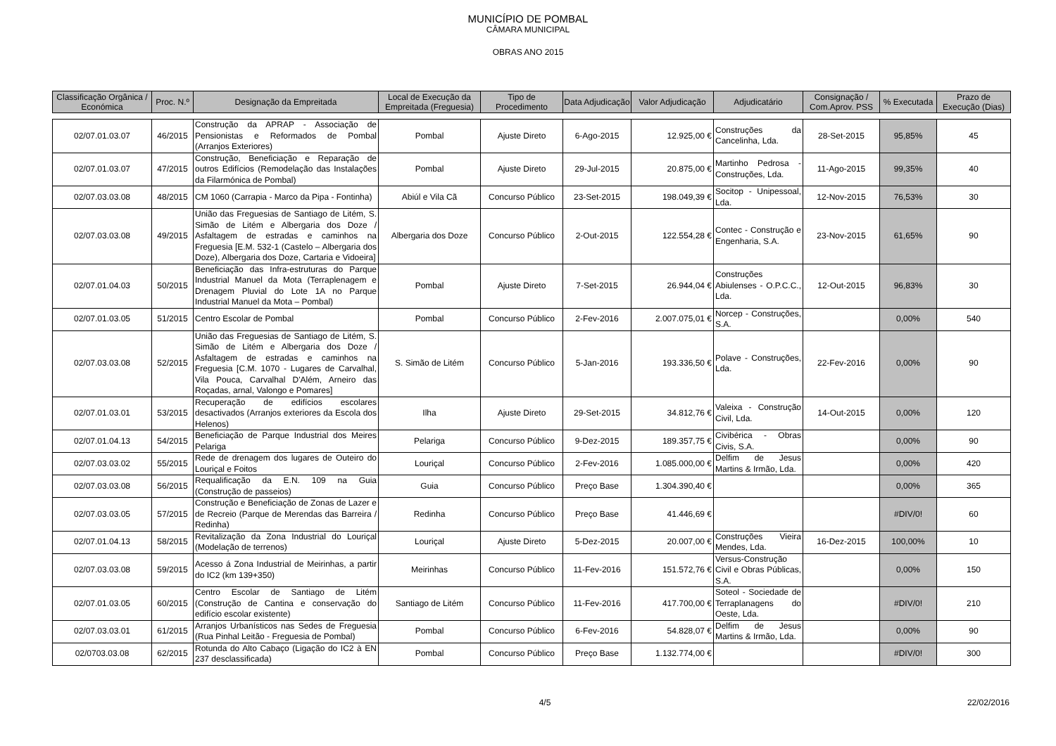MUNICÍPIO DE POMBAL
CÂMARA MUNICIPAL
OBRAS ANO 2015
| Classificação Orgânica / Económica | Proc. N.º | Designação da Empreitada | Local de Execução da Empreitada (Freguesia) | Tipo de Procedimento | Data Adjudicação | Valor Adjudicação | Adjudicatário | Consignação / Com.Aprov. PSS | % Executada | Prazo de Execução (Dias) |
| --- | --- | --- | --- | --- | --- | --- | --- | --- | --- | --- |
| 02/07.01.03.07 | 46/2015 | Construção da APRAP - Associação de Pensionistas e Reformados de Pombal (Arranjos Exteriores) | Pombal | Ajuste Direto | 6-Ago-2015 | 12.925,00 € | Construções da Cancelinha, Lda. | 28-Set-2015 | 95,85% | 45 |
| 02/07.01.03.07 | 47/2015 | Construção, Beneficiação e Reparação de outros Edifícios (Remodelação das Instalações da Filarmónica de Pombal) | Pombal | Ajuste Direto | 29-Jul-2015 | 20.875,00 € | Martinho Pedrosa - Construções, Lda. | 11-Ago-2015 | 99,35% | 40 |
| 02/07.03.03.08 | 48/2015 | CM 1060 (Carrapia - Marco da Pipa - Fontinha) | Abiúl e Vila Cã | Concurso Público | 23-Set-2015 | 198.049,39 € | Socitop - Unipessoal, Lda. | 12-Nov-2015 | 76,53% | 30 |
| 02/07.03.03.08 | 49/2015 | União das Freguesias de Santiago de Litém, S. Simão de Litém e Albergaria dos Doze / Asfaltagem de estradas e caminhos na Freguesia [E.M. 532-1 (Castelo – Albergaria dos Doze), Albergaria dos Doze, Cartaria e Vidoeira] | Albergaria dos Doze | Concurso Público | 2-Out-2015 | 122.554,28 € | Contec - Construção e Engenharia, S.A. | 23-Nov-2015 | 61,65% | 90 |
| 02/07.01.04.03 | 50/2015 | Beneficiação das Infra-estruturas do Parque Industrial Manuel da Mota (Terraplenagem e Drenagem Pluvial do Lote 1A no Parque Industrial Manuel da Mota – Pombal) | Pombal | Ajuste Direto | 7-Set-2015 | 26.944,04 € | Construções Abiulenses - O.P.C.C., Lda. | 12-Out-2015 | 96,83% | 30 |
| 02/07.01.03.05 | 51/2015 | Centro Escolar de Pombal | Pombal | Concurso Público | 2-Fev-2016 | 2.007.075,01 € | Norcep - Construções, S.A. | | 0,00% | 540 |
| 02/07.03.03.08 | 52/2015 | União das Freguesias de Santiago de Litém, S. Simão de Litém e Albergaria dos Doze / Asfaltagem de estradas e caminhos na Freguesia [C.M. 1070 - Lugares de Carvalhal, Vila Pouca, Carvalhal D'Além, Arneiro das Roçadas, arnal, Valongo e Pomares] | S. Simão de Litém | Concurso Público | 5-Jan-2016 | 193.336,50 € | Polave - Construções, Lda. | 22-Fev-2016 | 0,00% | 90 |
| 02/07.01.03.01 | 53/2015 | Recuperação de edifícios escolares desactivados (Arranjos exteriores da Escola dos Helenos) | Ilha | Ajuste Direto | 29-Set-2015 | 34.812,76 € | Valeixa - Construção Civil, Lda. | 14-Out-2015 | 0,00% | 120 |
| 02/07.01.04.13 | 54/2015 | Beneficiação de Parque Industrial dos Meires Pelariga | Pelariga | Concurso Público | 9-Dez-2015 | 189.357,75 € | Civibérica - Obras Civis, S.A. | | 0,00% | 90 |
| 02/07.03.03.02 | 55/2015 | Rede de drenagem dos lugares de Outeiro do Louriçal e Foitos | Louriçal | Concurso Público | 2-Fev-2016 | 1.085.000,00 € | Delfim de Jesus Martins & Irmão, Lda. | | 0,00% | 420 |
| 02/07.03.03.08 | 56/2015 | Requalificação da E.N. 109 na Guia (Construção de passeios) | Guia | Concurso Público | Preço Base | 1.304.390,40 € | | | 0,00% | 365 |
| 02/07.03.03.05 | 57/2015 | Construção e Beneficiação de Zonas de Lazer e de Recreio (Parque de Merendas das Barreira / Redinha) | Redinha | Concurso Público | Preço Base | 41.446,69 € | | | #DIV/0! | 60 |
| 02/07.01.04.13 | 58/2015 | Revitalização da Zona Industrial do Louriçal (Modelação de terrenos) | Louriçal | Ajuste Direto | 5-Dez-2015 | 20.007,00 € | Construções Vieira Mendes, Lda. | 16-Dez-2015 | 100,00% | 10 |
| 02/07.03.03.08 | 59/2015 | Acesso á Zona Industrial de Meirinhas, a partir do IC2 (km 139+350) | Meirinhas | Concurso Público | 11-Fev-2016 | 151.572,76 € | Versus-Construção Civil e Obras Públicas, S.A. | | 0,00% | 150 |
| 02/07.01.03.05 | 60/2015 | Centro Escolar de Santiago de Litém (Construção de Cantina e conservação do edifício escolar existente) | Santiago de Litém | Concurso Público | 11-Fev-2016 | 417.700,00 € | Soteol - Sociedade de Terraplanagens do Oeste, Lda. | | #DIV/0! | 210 |
| 02/07.03.03.01 | 61/2015 | Arranjos Urbanísticos nas Sedes de Freguesia (Rua Pinhal Leitão - Freguesia de Pombal) | Pombal | Concurso Público | 6-Fev-2016 | 54.828,07 € | Delfim de Jesus Martins & Irmão, Lda. | | 0,00% | 90 |
| 02/0703.03.08 | 62/2015 | Rotunda do Alto Cabaço (Ligação do IC2 à EN 237 desclassificada) | Pombal | Concurso Público | Preço Base | 1.132.774,00 € | | | #DIV/0! | 300 |
4/5 22/02/2016